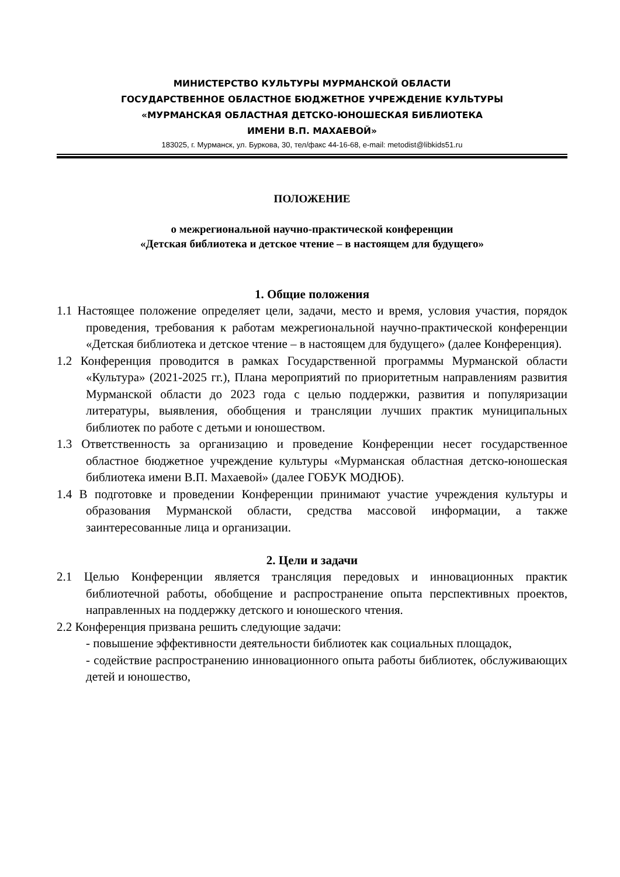МИНИСТЕРСТВО КУЛЬТУРЫ МУРМАНСКОЙ ОБЛАСТИ
ГОСУДАРСТВЕННОЕ ОБЛАСТНОЕ БЮДЖЕТНОЕ УЧРЕЖДЕНИЕ КУЛЬТУРЫ
«МУРМАНСКАЯ ОБЛАСТНАЯ ДЕТСКО-ЮНОШЕСКАЯ БИБЛИОТЕКА
ИМЕНИ В.П. МАХАЕВОЙ»
183025, г. Мурманск, ул. Буркова, 30, тел/факс 44-16-68, e-mail: metodist@libkids51.ru
ПОЛОЖЕНИЕ
о межрегиональной научно-практической конференции
«Детская библиотека и детское чтение – в настоящем для будущего»
1. Общие положения
1.1 Настоящее положение определяет цели, задачи, место и время, условия участия, порядок проведения, требования к работам межрегиональной научно-практической конференции «Детская библиотека и детское чтение – в настоящем для будущего» (далее Конференция).
1.2 Конференция проводится в рамках Государственной программы Мурманской области «Культура» (2021-2025 гг.), Плана мероприятий по приоритетным направлениям развития Мурманской области до 2023 года с целью поддержки, развития и популяризации литературы, выявления, обобщения и трансляции лучших практик муниципальных библиотек по работе с детьми и юношеством.
1.3 Ответственность за организацию и проведение Конференции несет государственное областное бюджетное учреждение культуры «Мурманская областная детско-юношеская библиотека имени В.П. Махаевой» (далее ГОБУК МОДЮБ).
1.4 В подготовке и проведении Конференции принимают участие учреждения культуры и образования Мурманской области, средства массовой информации, а также заинтересованные лица и организации.
2. Цели и задачи
2.1 Целью Конференции является трансляция передовых и инновационных практик библиотечной работы, обобщение и распространение опыта перспективных проектов, направленных на поддержку детского и юношеского чтения.
2.2 Конференция призвана решить следующие задачи:
- повышение эффективности деятельности библиотек как социальных площадок,
- содействие распространению инновационного опыта работы библиотек, обслуживающих детей и юношество,